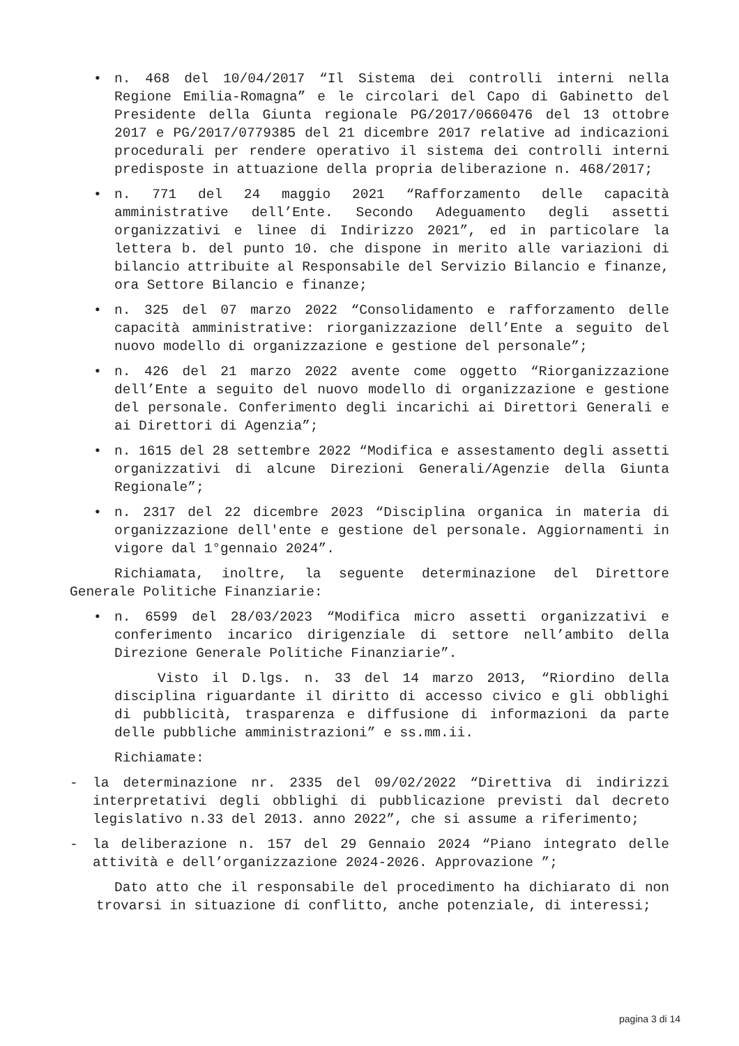• n. 468 del 10/04/2017 “Il Sistema dei controlli interni nella Regione Emilia-Romagna” e le circolari del Capo di Gabinetto del Presidente della Giunta regionale PG/2017/0660476 del 13 ottobre 2017 e PG/2017/0779385 del 21 dicembre 2017 relative ad indicazioni procedurali per rendere operativo il sistema dei controlli interni predisposte in attuazione della propria deliberazione n. 468/2017;
• n. 771 del 24 maggio 2021 “Rafforzamento delle capacità amministrative dell’Ente. Secondo Adeguamento degli assetti organizzativi e linee di Indirizzo 2021”, ed in particolare la lettera b. del punto 10. che dispone in merito alle variazioni di bilancio attribuite al Responsabile del Servizio Bilancio e finanze, ora Settore Bilancio e finanze;
• n. 325 del 07 marzo 2022 “Consolidamento e rafforzamento delle capacità amministrative: riorganizzazione dell’Ente a seguito del nuovo modello di organizzazione e gestione del personale”;
• n. 426 del 21 marzo 2022 avente come oggetto “Riorganizzazione dell’Ente a seguito del nuovo modello di organizzazione e gestione del personale. Conferimento degli incarichi ai Direttori Generali e ai Direttori di Agenzia”;
• n. 1615 del 28 settembre 2022 “Modifica e assestamento degli assetti organizzativi di alcune Direzioni Generali/Agenzie della Giunta Regionale”;
• n. 2317 del 22 dicembre 2023 “Disciplina organica in materia di organizzazione dell'ente e gestione del personale. Aggiornamenti in vigore dal 1°gennaio 2024”.
Richiamata, inoltre, la seguente determinazione del Direttore Generale Politiche Finanziarie:
• n. 6599 del 28/03/2023 “Modifica micro assetti organizzativi e conferimento incarico dirigenziale di settore nell’ambito della Direzione Generale Politiche Finanziarie”.
Visto il D.lgs. n. 33 del 14 marzo 2013, “Riordino della disciplina riguardante il diritto di accesso civico e gli obblighi di pubblicità, trasparenza e diffusione di informazioni da parte delle pubbliche amministrazioni” e ss.mm.ii.
Richiamate:
- la determinazione nr. 2335 del 09/02/2022 “Direttiva di indirizzi interpretativi degli obblighi di pubblicazione previsti dal decreto legislativo n.33 del 2013. anno 2022”, che si assume a riferimento;
- la deliberazione n. 157 del 29 Gennaio 2024 “Piano integrato delle attività e dell’organizzazione 2024-2026. Approvazione ”;
Dato atto che il responsabile del procedimento ha dichiarato di non trovarsi in situazione di conflitto, anche potenziale, di interessi;
pagina 3 di 14